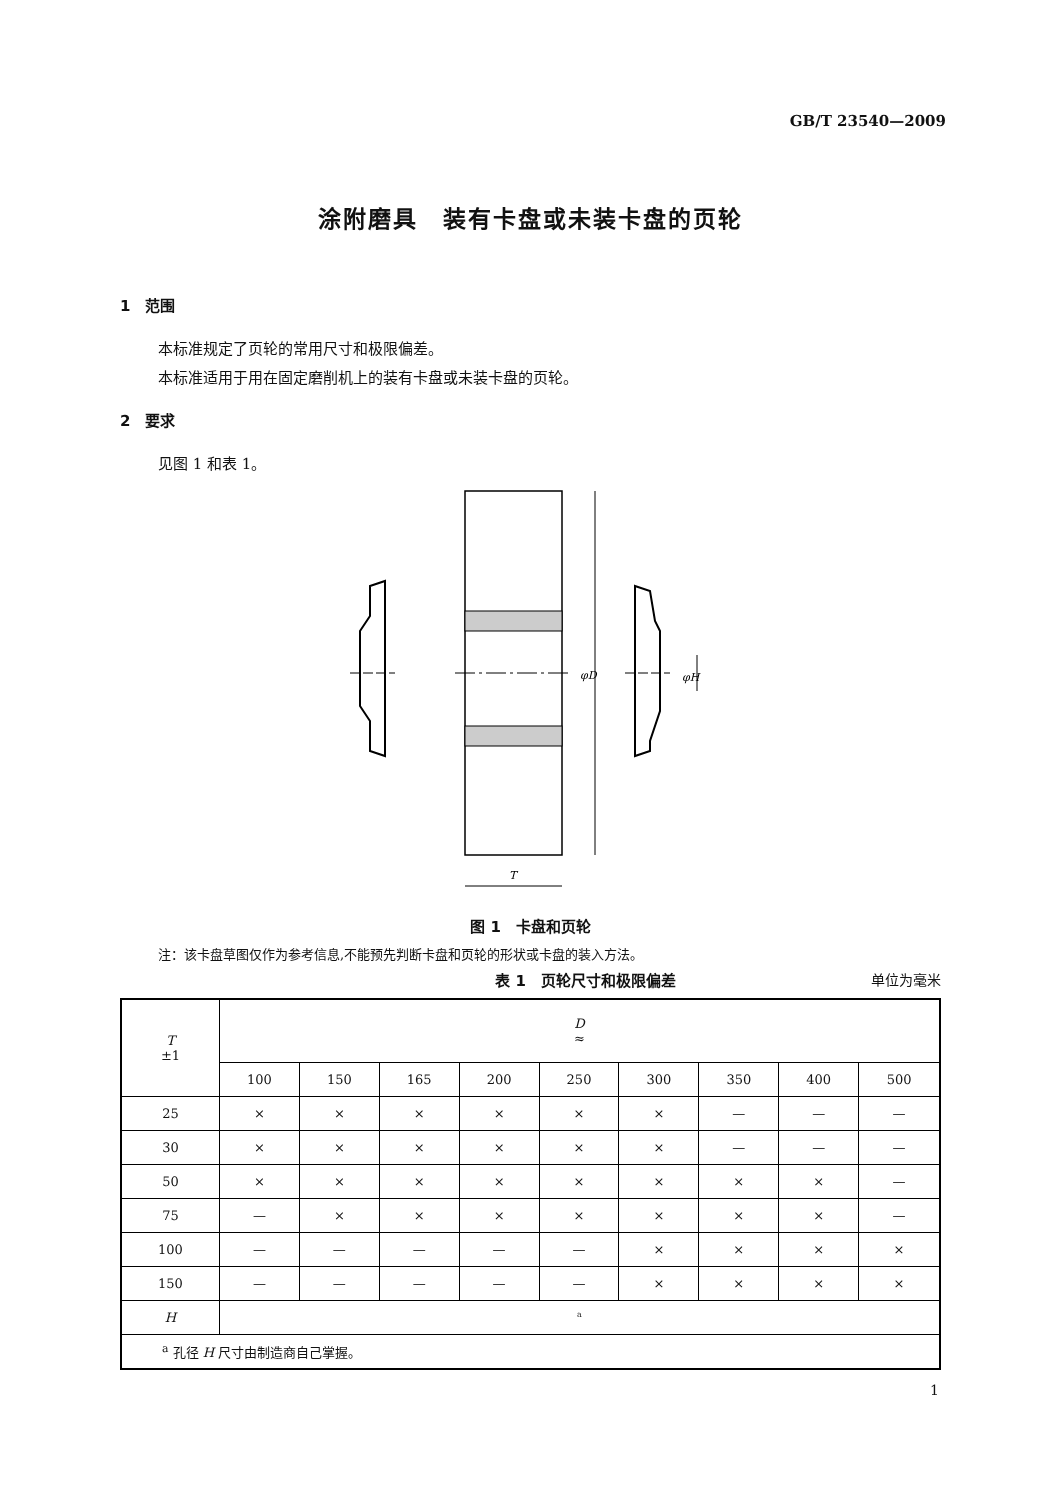GB/T 23540—2009
涂附磨具　装有卡盘或未装卡盘的页轮
1　范围
本标准规定了页轮的常用尺寸和极限偏差。
本标准适用于用在固定磨削机上的装有卡盘或未装卡盘的页轮。
2　要求
见图 1 和表 1。
φD
φH
T
图 1　卡盘和页轮
注：该卡盘草图仅作为参考信息,不能预先判断卡盘和页轮的形状或卡盘的装入方法。
表 1　页轮尺寸和极限偏差 单位为毫米
| T ±1 | D ≈ | | | | | | | | |
| --- | --- | --- | --- | --- | --- | --- | --- | --- | --- |
| | 100 | 150 | 165 | 200 | 250 | 300 | 350 | 400 | 500 |
| 25 | × | × | × | × | × | × | — | — | — |
| 30 | × | × | × | × | × | × | — | — | — |
| 50 | × | × | × | × | × | × | × | × | — |
| 75 | — | × | × | × | × | × | × | × | — |
| 100 | — | — | — | — | — | × | × | × | × |
| 150 | — | — | — | — | — | × | × | × | × |
| H | <sup>a</sup> | | | | | | | | |
| <sup>a</sup> 孔径 H 尺寸由制造商自己掌握。 | | | | | | | | | |
1